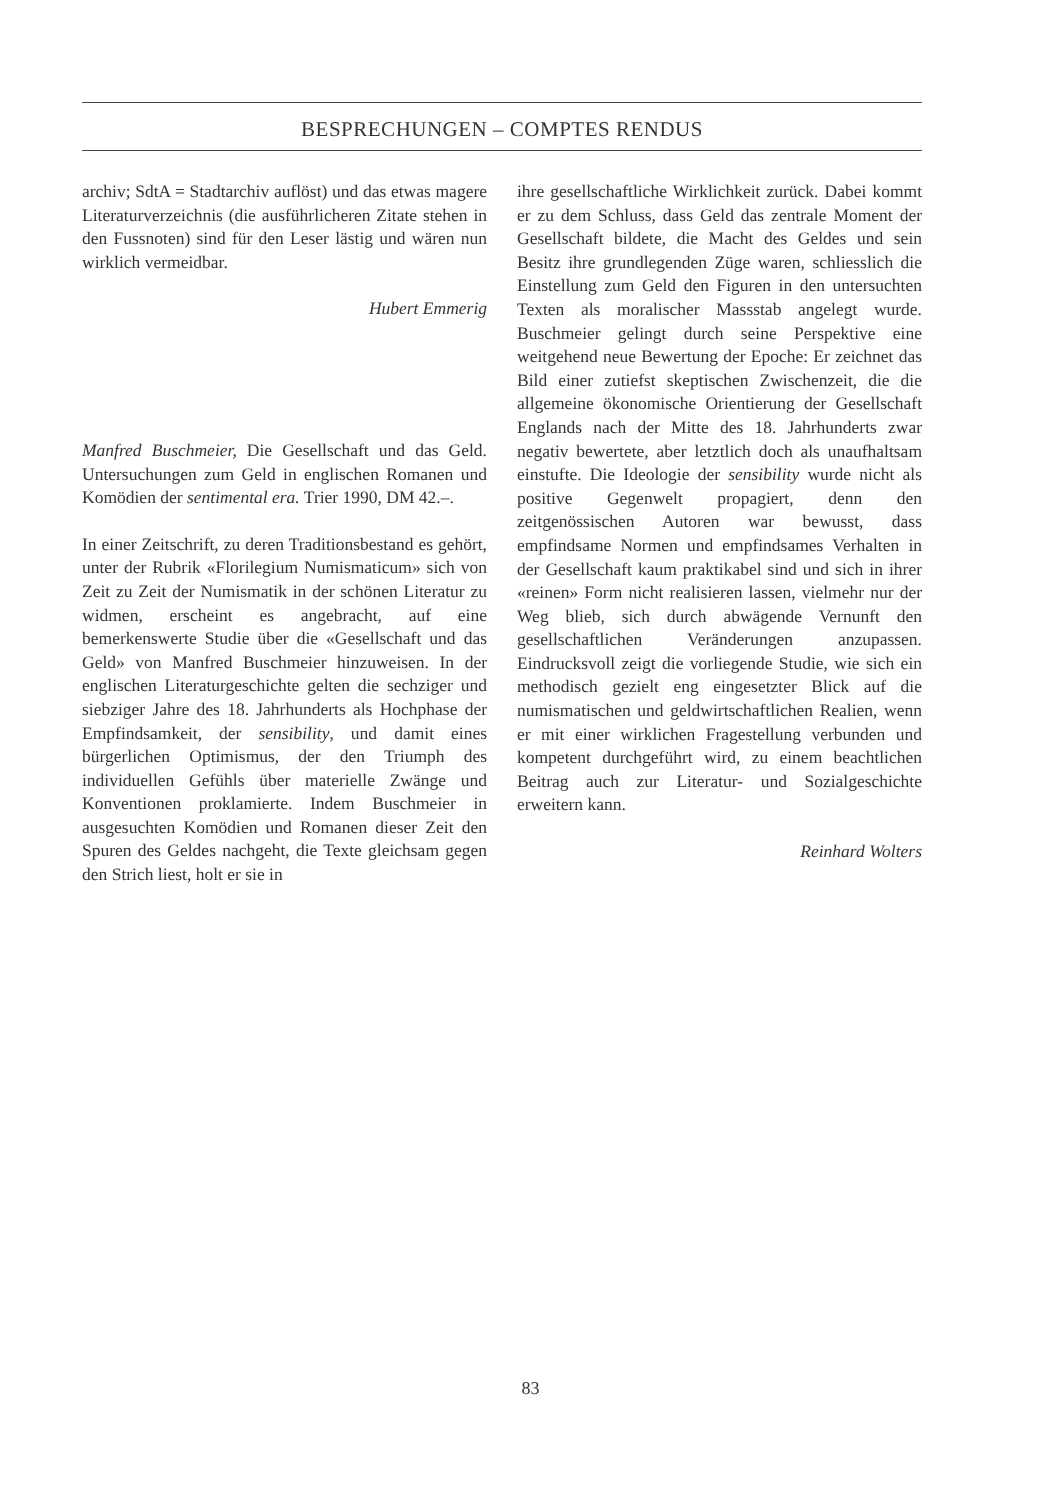BESPRECHUNGEN – COMPTES RENDUS
archiv; SdtA = Stadtarchiv auflöst) und das etwas magere Literaturverzeichnis (die ausführlicheren Zitate stehen in den Fussnoten) sind für den Leser lästig und wären nun wirklich vermeidbar.
Hubert Emmerig
Manfred Buschmeier, Die Gesellschaft und das Geld. Untersuchungen zum Geld in englischen Romanen und Komödien der sentimental era. Trier 1990, DM 42.–.
In einer Zeitschrift, zu deren Traditionsbestand es gehört, unter der Rubrik «Florilegium Numismaticum» sich von Zeit zu Zeit der Numismatik in der schönen Literatur zu widmen, erscheint es angebracht, auf eine bemerkenswerte Studie über die «Gesellschaft und das Geld» von Manfred Buschmeier hinzuweisen. In der englischen Literaturgeschichte gelten die sechziger und siebziger Jahre des 18. Jahrhunderts als Hochphase der Empfindsamkeit, der sensibility, und damit eines bürgerlichen Optimismus, der den Triumph des individuellen Gefühls über materielle Zwänge und Konventionen proklamierte. Indem Buschmeier in ausgesuchten Komödien und Romanen dieser Zeit den Spuren des Geldes nachgeht, die Texte gleichsam gegen den Strich liest, holt er sie in
ihre gesellschaftliche Wirklichkeit zurück. Dabei kommt er zu dem Schluss, dass Geld das zentrale Moment der Gesellschaft bildete, die Macht des Geldes und sein Besitz ihre grundlegenden Züge waren, schliesslich die Einstellung zum Geld den Figuren in den untersuchten Texten als moralischer Massstab angelegt wurde. Buschmeier gelingt durch seine Perspektive eine weitgehend neue Bewertung der Epoche: Er zeichnet das Bild einer zutiefst skeptischen Zwischenzeit, die die allgemeine ökonomische Orientierung der Gesellschaft Englands nach der Mitte des 18. Jahrhunderts zwar negativ bewertete, aber letztlich doch als unaufhaltsam einstufte. Die Ideologie der sensibility wurde nicht als positive Gegenwelt propagiert, denn den zeitgenössischen Autoren war bewusst, dass empfindsame Normen und empfindsames Verhalten in der Gesellschaft kaum praktikabel sind und sich in ihrer «reinen» Form nicht realisieren lassen, vielmehr nur der Weg blieb, sich durch abwägende Vernunft den gesellschaftlichen Veränderungen anzupassen. Eindrucksvoll zeigt die vorliegende Studie, wie sich ein methodisch gezielt eng eingesetzter Blick auf die numismatischen und geldwirtschaftlichen Realien, wenn er mit einer wirklichen Fragestellung verbunden und kompetent durchgeführt wird, zu einem beachtlichen Beitrag auch zur Literatur- und Sozialgeschichte erweitern kann.
Reinhard Wolters
83